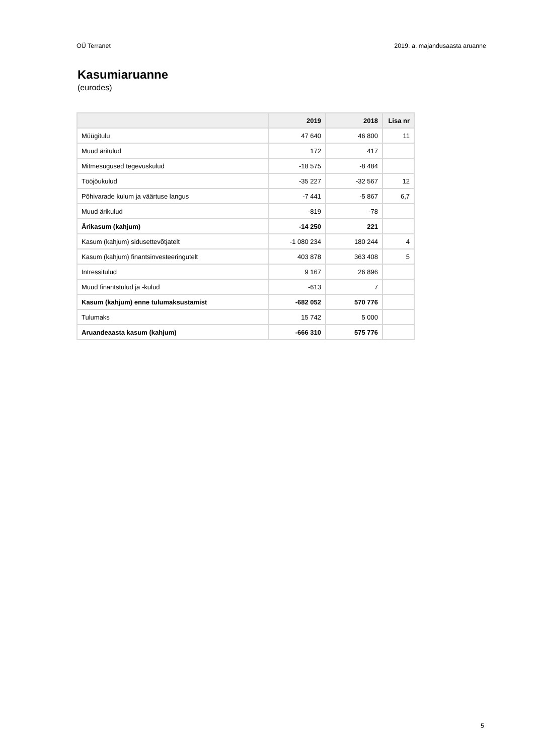OÜ Terranet 2019. a. majandusaasta aruanne
Kasumiaruanne
(eurodes)
| | 2019 | 2018 | Lisa nr |
| --- | --- | --- | --- |
| Müügitulu | 47 640 | 46 800 | 11 |
| Muud äritulud | 172 | 417 | |
| Mitmesugused tegevuskulud | -18 575 | -8 484 | |
| Tööjõukulud | -35 227 | -32 567 | 12 |
| Põhivarade kulum ja väärtuse langus | -7 441 | -5 867 | 6,7 |
| Muud ärikulud | -819 | -78 | |
| Ärikasum (kahjum) | -14 250 | 221 | |
| Kasum (kahjum) sidusettevõtjatelt | -1 080 234 | 180 244 | 4 |
| Kasum (kahjum) finantsinvesteeringutelt | 403 878 | 363 408 | 5 |
| Intressitulud | 9 167 | 26 896 | |
| Muud finantstulud ja -kulud | -613 | 7 | |
| Kasum (kahjum) enne tulumaksustamist | -682 052 | 570 776 | |
| Tulumaks | 15 742 | 5 000 | |
| Aruandeaasta kasum (kahjum) | -666 310 | 575 776 | |
5